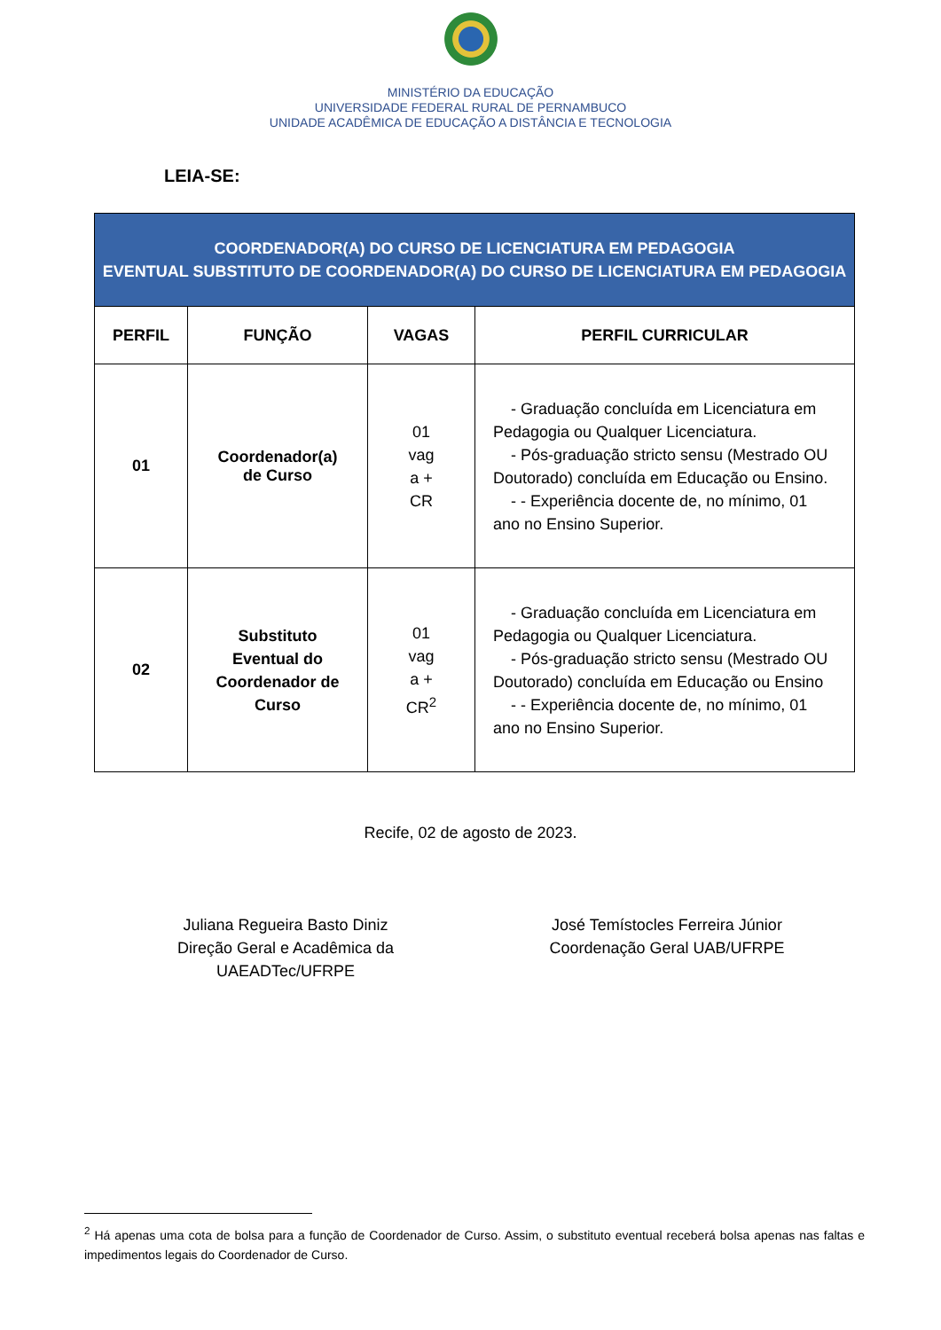MINISTÉRIO DA EDUCAÇÃO
UNIVERSIDADE FEDERAL RURAL DE PERNAMBUCO
UNIDADE ACADÊMICA DE EDUCAÇÃO A DISTÂNCIA E TECNOLOGIA
LEIA-SE:
| COORDENADOR(A) DO CURSO DE LICENCIATURA EM PEDAGOGIA EVENTUAL SUBSTITUTO DE COORDENADOR(A) DO CURSO DE LICENCIATURA EM PEDAGOGIA | | | |
| PERFIL | FUNÇÃO | VAGAS | PERFIL CURRICULAR |
| 01 | Coordenador(a) de Curso | 01 vag a + CR | - Graduação concluída em Licenciatura em Pedagogia ou Qualquer Licenciatura. - Pós-graduação stricto sensu (Mestrado OU Doutorado) concluída em Educação ou Ensino. - - Experiência docente de, no mínimo, 01 ano no Ensino Superior. |
| 02 | Substituto Eventual do Coordenador de Curso | 01 vag a + CR<sup>2</sup> | - Graduação concluída em Licenciatura em Pedagogia ou Qualquer Licenciatura. - Pós-graduação stricto sensu (Mestrado OU Doutorado) concluída em Educação ou Ensino - - Experiência docente de, no mínimo, 01 ano no Ensino Superior. |
Recife, 02 de agosto de 2023.
Juliana Regueira Basto Diniz
Direção Geral e Acadêmica da UAEADTec/UFRPE
José Temístocles Ferreira Júnior
Coordenação Geral UAB/UFRPE
<sup>2</sup> Há apenas uma cota de bolsa para a função de Coordenador de Curso. Assim, o substituto eventual receberá bolsa apenas nas faltas e impedimentos legais do Coordenador de Curso.